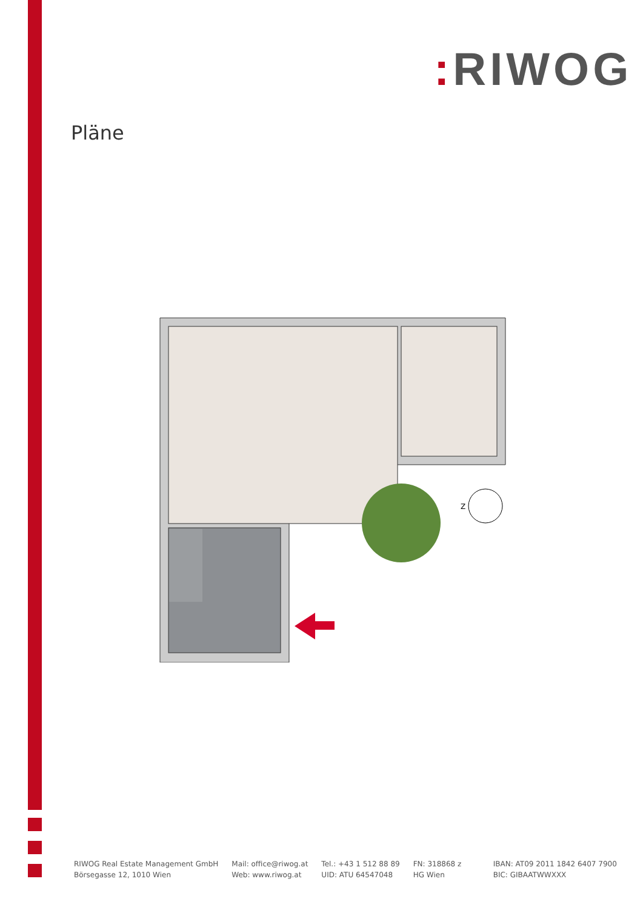: RIWOG
Pläne
Z
RIWOG Real Estate Management GmbH
Börsegasse 12, 1010 Wien
Mail: office@riwog.at
Web: www.riwog.at
Tel.: +43 1 512 88 89
UID: ATU 64547048
FN: 318868 z
HG Wien
IBAN: AT09 2011 1842 6407 7900
BIC: GIBAATWWXXX